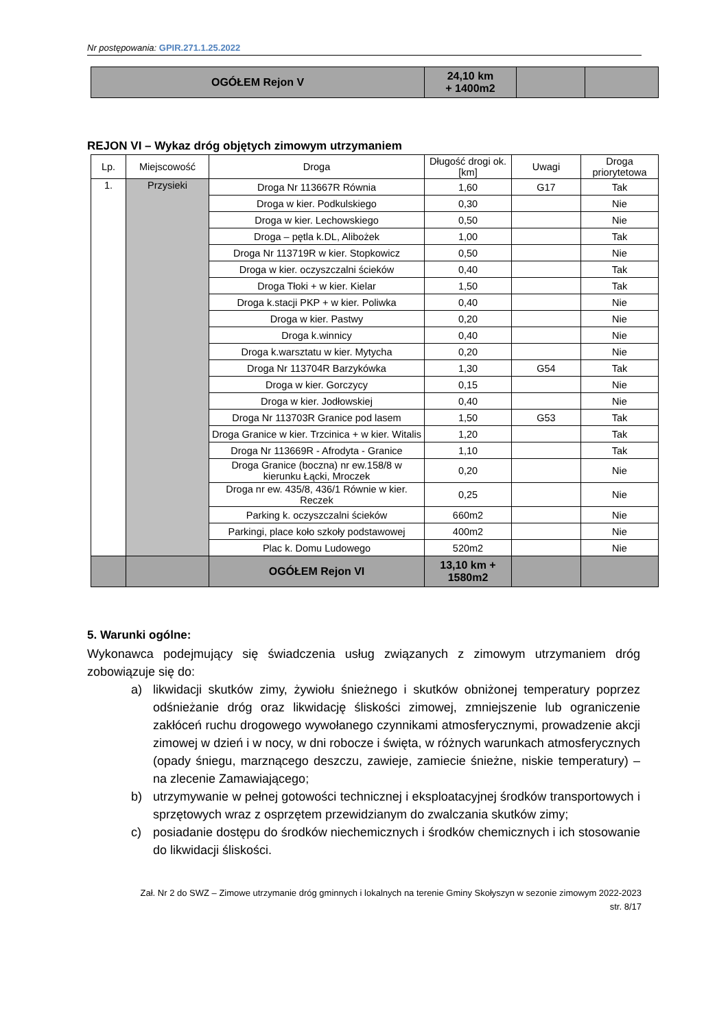Nr postępowania: GPIR.271.1.25.2022
| OGÓŁEM Rejon V | 24,10 km + 1400m2 | | |
REJON VI – Wykaz dróg objętych zimowym utrzymaniem
| Lp. | Miejscowość | Droga | Długość drogi ok. [km] | Uwagi | Droga priorytetowa |
| --- | --- | --- | --- | --- | --- |
| 1. | Przysieki | Droga Nr 113667R Równia | 1,60 | G17 | Tak |
| | | Droga w kier. Podkulskiego | 0,30 | | Nie |
| | | Droga w kier. Lechowskiego | 0,50 | | Nie |
| | | Droga – pętla k.DL, Alibożek | 1,00 | | Tak |
| | | Droga Nr 113719R w kier. Stopkowicz | 0,50 | | Nie |
| | | Droga w kier. oczyszczalni ścieków | 0,40 | | Tak |
| | | Droga Tłoki + w kier. Kielar | 1,50 | | Tak |
| | | Droga k.stacji PKP + w kier. Poliwka | 0,40 | | Nie |
| | | Droga w kier. Pastwy | 0,20 | | Nie |
| | | Droga k.winnicy | 0,40 | | Nie |
| | | Droga k.warsztatu w kier. Mytycha | 0,20 | | Nie |
| | | Droga Nr 113704R Barzykówka | 1,30 | G54 | Tak |
| | | Droga w kier. Gorczycy | 0,15 | | Nie |
| | | Droga w kier. Jodłowskiej | 0,40 | | Nie |
| | | Droga Nr 113703R Granice pod lasem | 1,50 | G53 | Tak |
| | | Droga Granice w kier. Trzcinica + w kier. Witalis | 1,20 | | Tak |
| | | Droga Nr 113669R - Afrodyta - Granice | 1,10 | | Tak |
| | | Droga Granice (boczna) nr ew.158/8 w kierunku Łącki, Mroczek | 0,20 | | Nie |
| | | Droga nr ew. 435/8, 436/1 Równie w kier. Reczek | 0,25 | | Nie |
| | | Parking k. oczyszczalni ścieków | 660m2 | | Nie |
| | | Parkingi, place koło szkoły podstawowej | 400m2 | | Nie |
| | | Plac k. Domu Ludowego | 520m2 | | Nie |
| | | OGÓŁEM Rejon VI | 13,10 km + 1580m2 | | |
5. Warunki ogólne:
Wykonawca podejmujący się świadczenia usług związanych z zimowym utrzymaniem dróg zobowiązuje się do:
a) likwidacji skutków zimy, żywiołu śnieżnego i skutków obniżonej temperatury poprzez odśnieżanie dróg oraz likwidację śliskości zimowej, zmniejszenie lub ograniczenie zakłóceń ruchu drogowego wywołanego czynnikami atmosferycznymi, prowadzenie akcji zimowej w dzień i w nocy, w dni robocze i święta, w różnych warunkach atmosferycznych (opady śniegu, marznącego deszczu, zawieje, zamiecie śnieżne, niskie temperatury) – na zlecenie Zamawiającego;
b) utrzymywanie w pełnej gotowości technicznej i eksploatacyjnej środków transportowych i sprzętowych wraz z osprzętem przewidzianym do zwalczania skutków zimy;
c) posiadanie dostępu do środków niechemicznych i środków chemicznych i ich stosowanie do likwidacji śliskości.
Zał. Nr 2 do SWZ – Zimowe utrzymanie dróg gminnych i lokalnych na terenie Gminy Skołyszyn w sezonie zimowym 2022-2023
str. 8/17